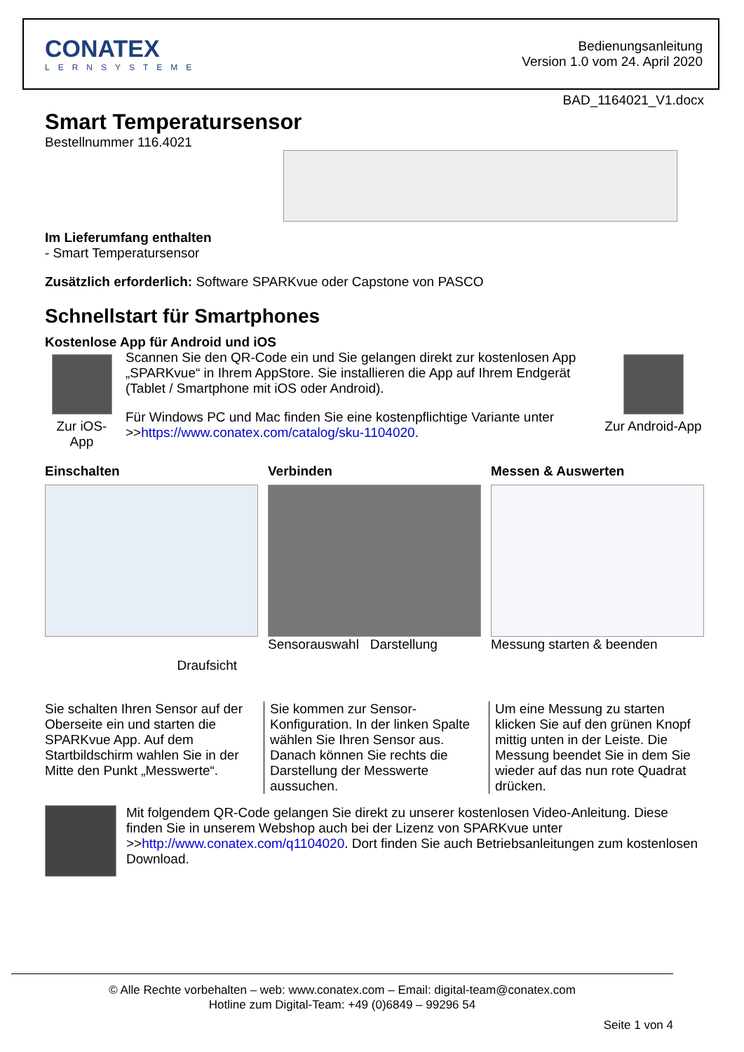CONATEX
LERNSYSTEME
Bedienungsanleitung
Version 1.0 vom 24. April 2020
BAD_1164021_V1.docx
Smart Temperatursensor
Bestellnummer 116.4021
Im Lieferumfang enthalten
- Smart Temperatursensor
Zusätzlich erforderlich: Software SPARKvue oder Capstone von PASCO
Schnellstart für Smartphones
Kostenlose App für Android und iOS
Zur iOS-App
Scannen Sie den QR-Code ein und Sie gelangen direkt zur kostenlosen App „SPARKvue“ in Ihrem AppStore. Sie installieren die App auf Ihrem Endgerät (Tablet / Smartphone mit iOS oder Android).
Für Windows PC und Mac finden Sie eine kostenpflichtige Variante unter >>https://www.conatex.com/catalog/sku-1104020.
Zur Android-App
Einschalten
Draufsicht
Verbinden
Sensorauswahl Darstellung
Messen & Auswerten
Messung starten & beenden
Sie schalten Ihren Sensor auf der Oberseite ein und starten die SPARKvue App. Auf dem Startbildschirm wahlen Sie in der Mitte den Punkt „Messwerte“.
Sie kommen zur Sensor-Konfiguration. In der linken Spalte wählen Sie Ihren Sensor aus. Danach können Sie rechts die Darstellung der Messwerte aussuchen.
Um eine Messung zu starten klicken Sie auf den grünen Knopf mittig unten in der Leiste. Die Messung beendet Sie in dem Sie wieder auf das nun rote Quadrat drücken.
Mit folgendem QR-Code gelangen Sie direkt zu unserer kostenlosen Video-Anleitung. Diese finden Sie in unserem Webshop auch bei der Lizenz von SPARKvue unter >>http://www.conatex.com/q1104020. Dort finden Sie auch Betriebsanleitungen zum kostenlosen Download.
© Alle Rechte vorbehalten – web: www.conatex.com – Email: digital-team@conatex.com
Hotline zum Digital-Team: +49 (0)6849 – 99296 54
Seite 1 von 4